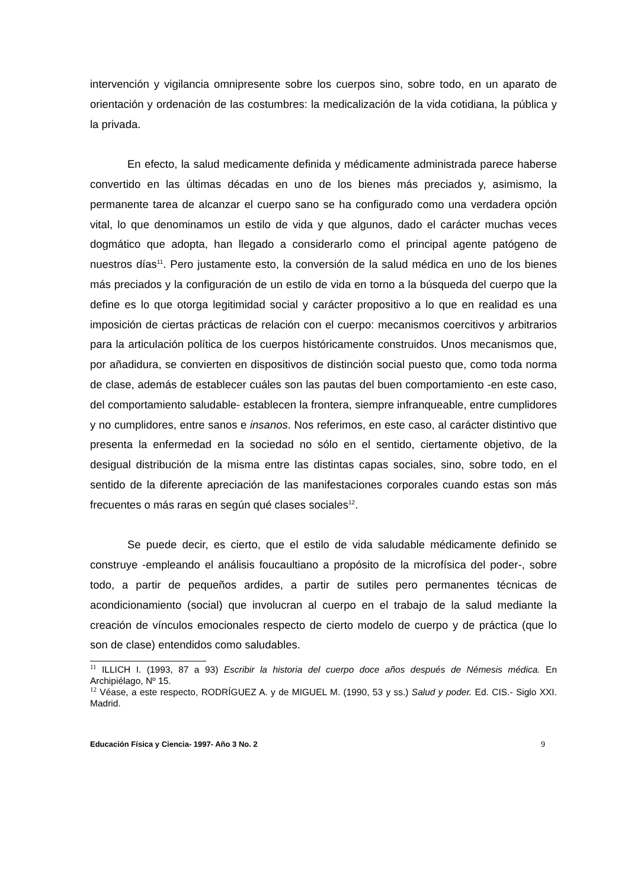intervención y vigilancia omnipresente sobre los cuerpos sino, sobre todo, en un aparato de orientación y ordenación de las costumbres: la medicalización de la vida cotidiana, la pública y la privada.
En efecto, la salud medicamente definida y médicamente administrada parece haberse convertido en las últimas décadas en uno de los bienes más preciados y, asimismo, la permanente tarea de alcanzar el cuerpo sano se ha configurado como una verdadera opción vital, lo que denominamos un estilo de vida y que algunos, dado el carácter muchas veces dogmático que adopta, han llegado a considerarlo como el principal agente patógeno de nuestros días<sup>11</sup>. Pero justamente esto, la conversión de la salud médica en uno de los bienes más preciados y la configuración de un estilo de vida en torno a la búsqueda del cuerpo que la define es lo que otorga legitimidad social y carácter propositivo a lo que en realidad es una imposición de ciertas prácticas de relación con el cuerpo: mecanismos coercitivos y arbitrarios para la articulación política de los cuerpos históricamente construidos. Unos mecanismos que, por añadidura, se convierten en dispositivos de distinción social puesto que, como toda norma de clase, además de establecer cuáles son las pautas del buen comportamiento -en este caso, del comportamiento saludable- establecen la frontera, siempre infranqueable, entre cumplidores y no cumplidores, entre sanos e insanos. Nos referimos, en este caso, al carácter distintivo que presenta la enfermedad en la sociedad no sólo en el sentido, ciertamente objetivo, de la desigual distribución de la misma entre las distintas capas sociales, sino, sobre todo, en el sentido de la diferente apreciación de las manifestaciones corporales cuando estas son más frecuentes o más raras en según qué clases sociales<sup>12</sup>.
Se puede decir, es cierto, que el estilo de vida saludable médicamente definido se construye -empleando el análisis foucaultiano a propósito de la microfísica del poder-, sobre todo, a partir de pequeños ardides, a partir de sutiles pero permanentes técnicas de acondicionamiento (social) que involucran al cuerpo en el trabajo de la salud mediante la creación de vínculos emocionales respecto de cierto modelo de cuerpo y de práctica (que lo son de clase) entendidos como saludables.
<sup>11</sup> ILLICH I. (1993, 87 a 93) Escribir la historia del cuerpo doce años después de Némesis médica. En Archipiélago, Nº 15.
<sup>12</sup> Véase, a este respecto, RODRÍGUEZ A. y de MIGUEL M. (1990, 53 y ss.) Salud y poder. Ed. CIS.- Siglo XXI. Madrid.
Educación Física y Ciencia- 1997- Año 3 No. 2 9